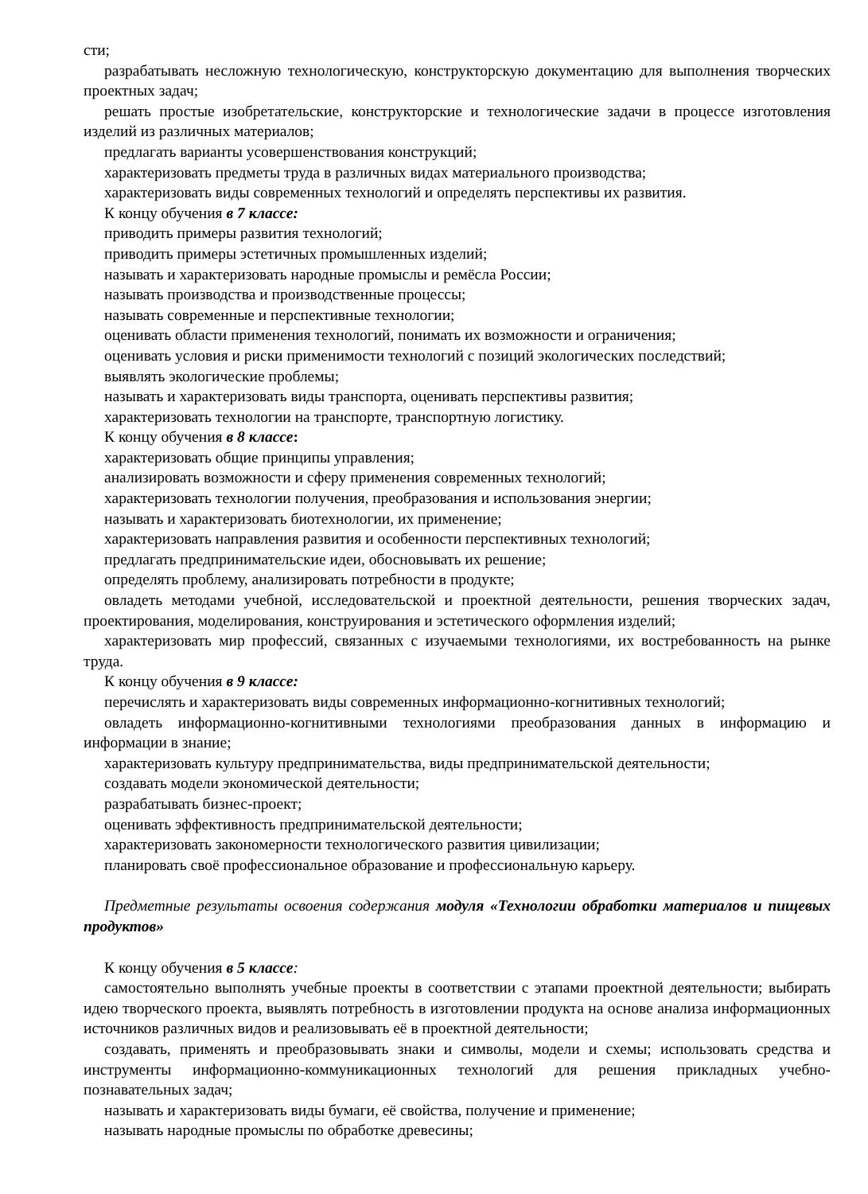сти;
разрабатывать несложную технологическую, конструкторскую документацию для выполнения творческих проектных задач;
решать простые изобретательские, конструкторские и технологические задачи в процессе изготовления изделий из различных материалов;
предлагать варианты усовершенствования конструкций;
характеризовать предметы труда в различных видах материального производства;
характеризовать виды современных технологий и определять перспективы их развития.
К концу обучения в 7 классе:
приводить примеры развития технологий;
приводить примеры эстетичных промышленных изделий;
называть и характеризовать народные промыслы и ремёсла России;
называть производства и производственные процессы;
называть современные и перспективные технологии;
оценивать области применения технологий, понимать их возможности и ограничения;
оценивать условия и риски применимости технологий с позиций экологических последствий;
выявлять экологические проблемы;
называть и характеризовать виды транспорта, оценивать перспективы развития;
характеризовать технологии на транспорте, транспортную логистику.
К концу обучения в 8 классе:
характеризовать общие принципы управления;
анализировать возможности и сферу применения современных технологий;
характеризовать технологии получения, преобразования и использования энергии;
называть и характеризовать биотехнологии, их применение;
характеризовать направления развития и особенности перспективных технологий;
предлагать предпринимательские идеи, обосновывать их решение;
определять проблему, анализировать потребности в продукте;
овладеть методами учебной, исследовательской и проектной деятельности, решения творческих задач, проектирования, моделирования, конструирования и эстетического оформления изделий;
характеризовать мир профессий, связанных с изучаемыми технологиями, их востребованность на рынке труда.
К концу обучения в 9 классе:
перечислять и характеризовать виды современных информационно-когнитивных технологий;
овладеть информационно-когнитивными технологиями преобразования данных в информацию и информации в знание;
характеризовать культуру предпринимательства, виды предпринимательской деятельности;
создавать модели экономической деятельности;
разрабатывать бизнес-проект;
оценивать эффективность предпринимательской деятельности;
характеризовать закономерности технологического развития цивилизации;
планировать своё профессиональное образование и профессиональную карьеру.
Предметные результаты освоения содержания модуля «Технологии обработки материалов и пищевых продуктов»
К концу обучения в 5 классе:
самостоятельно выполнять учебные проекты в соответствии с этапами проектной деятельности; выбирать идею творческого проекта, выявлять потребность в изготовлении продукта на основе анализа информационных источников различных видов и реализовывать её в проектной деятельности;
создавать, применять и преобразовывать знаки и символы, модели и схемы; использовать средства и инструменты информационно-коммуникационных технологий для решения прикладных учебно-познавательных задач;
называть и характеризовать виды бумаги, её свойства, получение и применение;
называть народные промыслы по обработке древесины;